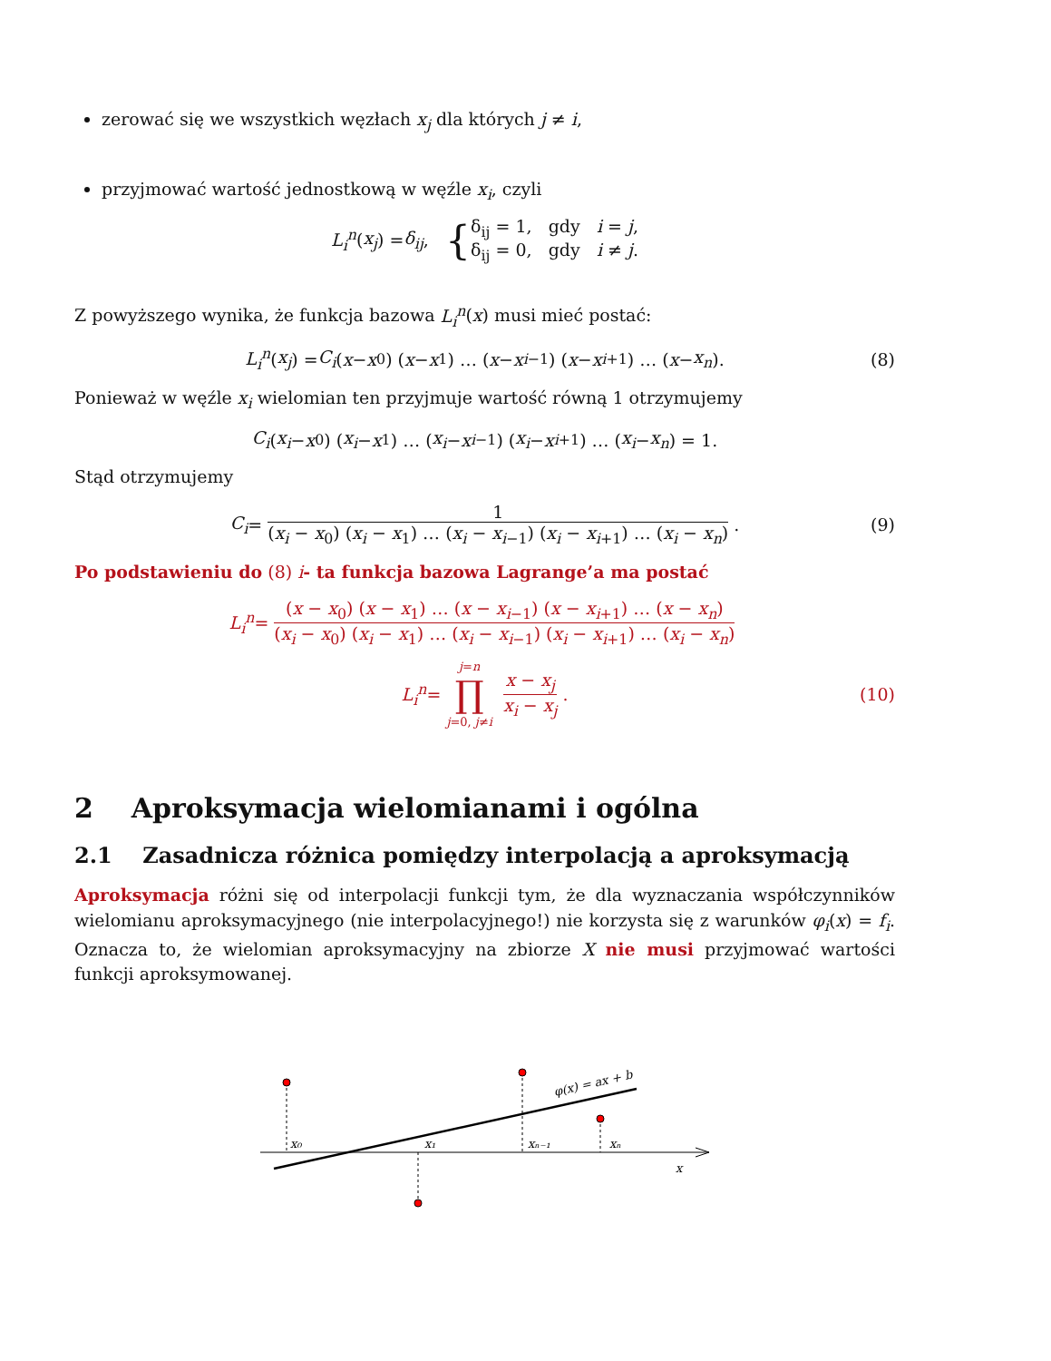zerować się we wszystkich węzłach x<sub>j</sub> dla których j ≠ i,
przyjmować wartość jednostkową w węźle x<sub>i</sub>, czyli
L<sub>i</sub><sup>n</sup> (x<sub>j</sub>) = δ<sub>ij</sub>, { δ<sub>ij</sub> = 1, gdy i = j,
δ<sub>ij</sub> = 0, gdy i ≠ j.
Z powyższego wynika, że funkcja bazowa L<sub>i</sub><sup>n</sup>(x) musi mieć postać:
L<sub>i</sub><sup>n</sup> (x<sub>j</sub>) = C<sub>i</sub> (x − x<sub>0</sub>) (x − x<sub>1</sub>) … (x − x<sub>i−1</sub>) (x − x<sub>i+1</sub>) … (x − x<sub>n</sub>). (8)
Ponieważ w węźle x<sub>i</sub> wielomian ten przyjmuje wartość równą 1 otrzymujemy
C<sub>i</sub> (x<sub>i</sub> − x<sub>0</sub>) (x<sub>i</sub> − x<sub>1</sub>) … (x<sub>i</sub> − x<sub>i−1</sub>) (x<sub>i</sub> − x<sub>i+1</sub>) … (x<sub>i</sub> − x<sub>n</sub>) = 1.
Stąd otrzymujemy
C<sub>i</sub> = 1 (x<sub>i</sub> − x<sub>0</sub>) (x<sub>i</sub> − x<sub>1</sub>) … (x<sub>i</sub> − x<sub>i−1</sub>) (x<sub>i</sub> − x<sub>i+1</sub>) … (x<sub>i</sub> − x<sub>n</sub>). (9)
Po podstawieniu do (8) i- ta funkcja bazowa Lagrange’a ma postać
L<sub>i</sub><sup>n</sup> = (x − x<sub>0</sub>) (x − x<sub>1</sub>) … (x − x<sub>i−1</sub>) (x − x<sub>i+1</sub>) … (x − x<sub>n</sub>) (x<sub>i</sub> − x<sub>0</sub>) (x<sub>i</sub> − x<sub>1</sub>) … (x<sub>i</sub> − x<sub>i−1</sub>) (x<sub>i</sub> − x<sub>i+1</sub>) … (x<sub>i</sub> − x<sub>n</sub>)
L<sub>i</sub><sup>n</sup> = j=n ∏ j=0, j≠i x − x<sub>j</sub> x<sub>i</sub> − x<sub>j</sub>. (10)
2 Aproksymacja wielomianami i ogólna
2.1 Zasadnicza różnica pomiędzy interpolacją a aproksymacją
Aproksymacja różni się od interpolacji funkcji tym, że dla wyznaczania współczynników wielomianu aproksymacyjnego (nie interpolacyjnego!) nie korzysta się z warunków φ<sub>i</sub>(x) = f<sub>i</sub>. Oznacza to, że wielomian aproksymacyjny na zbiorze X nie musi przyjmować wartości funkcji aproksymowanej.
x₀
x₁
xₙ₋₁
xₙ
x
φ(x) = ax + b